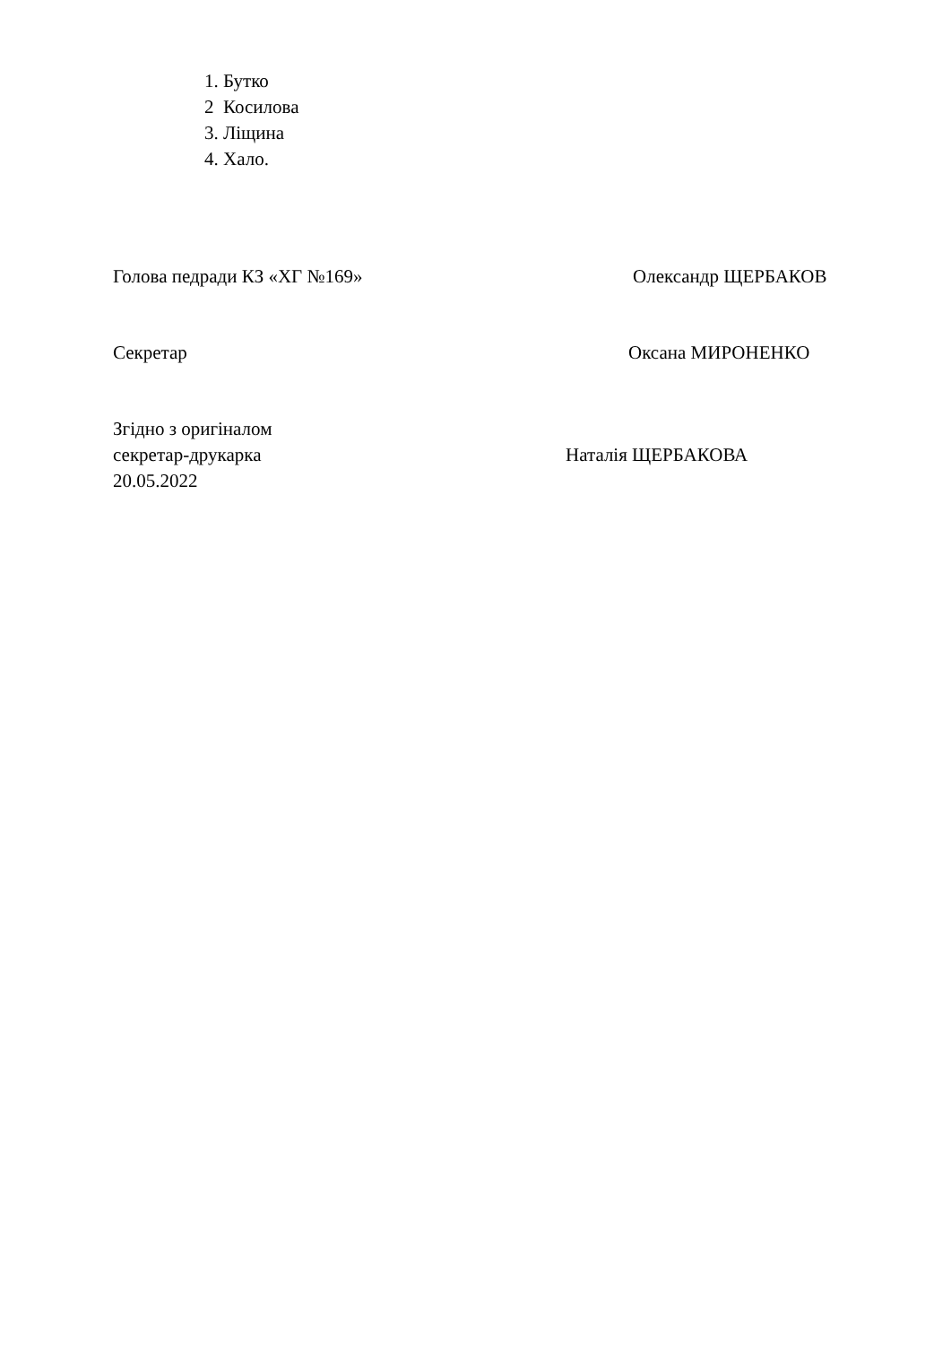1. Бутко
2 Косилова
3. Ліщина
4. Хало.
Голова педради КЗ «ХГ №169» Олександр ЩЕРБАКОВ
Секретар Оксана МИРОНЕНКО
Згідно з оригіналом
секретар-друкарка Наталія ЩЕРБАКОВА
20.05.2022